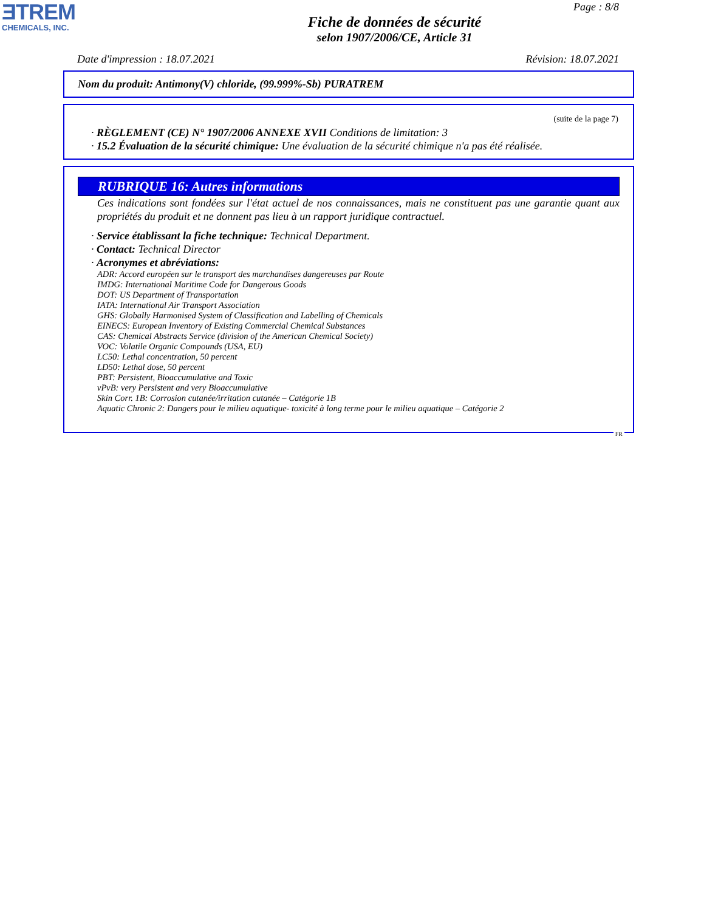ƎTREM
CHEMICALS, INC.
Page : 8/8
Fiche de données de sécurité
selon 1907/2006/CE, Article 31
Date d'impression : 18.07.2021 Révision: 18.07.2021
Nom du produit: Antimony(V) chloride, (99.999%-Sb) PURATREM
(suite de la page 7)
· RÈGLEMENT (CE) N° 1907/2006 ANNEXE XVII Conditions de limitation: 3
· 15.2 Évaluation de la sécurité chimique: Une évaluation de la sécurité chimique n'a pas été réalisée.
RUBRIQUE 16: Autres informations
Ces indications sont fondées sur l'état actuel de nos connaissances, mais ne constituent pas une garantie quant aux propriétés du produit et ne donnent pas lieu à un rapport juridique contractuel.
· Service établissant la fiche technique: Technical Department.
· Contact: Technical Director
· Acronymes et abréviations:
ADR: Accord européen sur le transport des marchandises dangereuses par Route
IMDG: International Maritime Code for Dangerous Goods
DOT: US Department of Transportation
IATA: International Air Transport Association
GHS: Globally Harmonised System of Classification and Labelling of Chemicals
EINECS: European Inventory of Existing Commercial Chemical Substances
CAS: Chemical Abstracts Service (division of the American Chemical Society)
VOC: Volatile Organic Compounds (USA, EU)
LC50: Lethal concentration, 50 percent
LD50: Lethal dose, 50 percent
PBT: Persistent, Bioaccumulative and Toxic
vPvB: very Persistent and very Bioaccumulative
Skin Corr. 1B: Corrosion cutanée/irritation cutanée – Catégorie 1B
Aquatic Chronic 2: Dangers pour le milieu aquatique- toxicité à long terme pour le milieu aquatique – Catégorie 2
FR